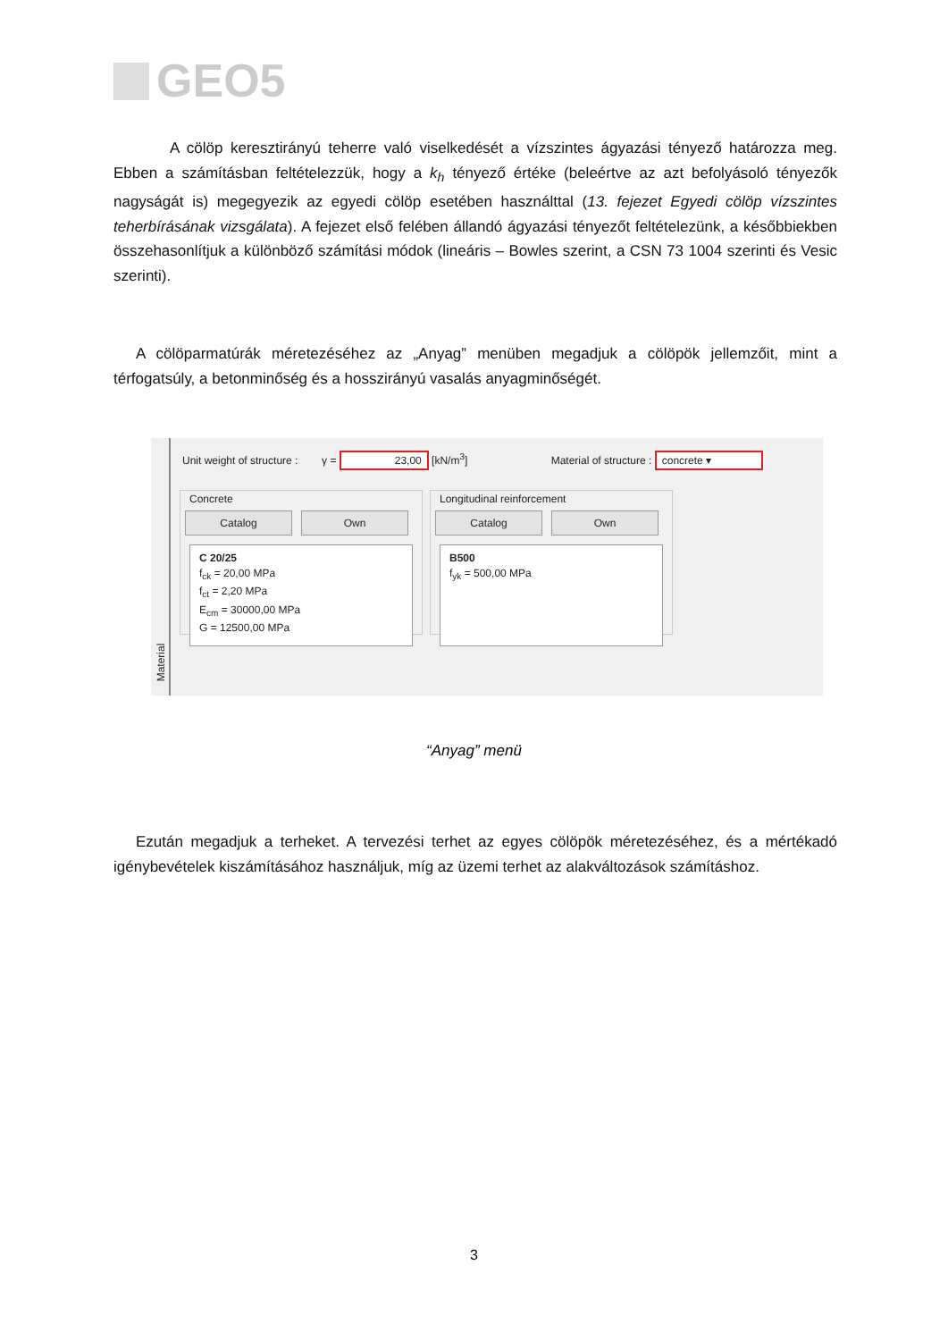GEO5
A cölöp keresztirányú teherre való viselkedését a vízszintes ágyazási tényező határozza meg. Ebben a számításban feltételezzük, hogy a k<sub>h</sub> tényező értéke (beleértve az azt befolyásoló tényezők nagyságát is) megegyezik az egyedi cölöp esetében használttal (13. fejezet Egyedi cölöp vízszintes teherbírásának vizsgálata). A fejezet első felében állandó ágyazási tényezőt feltételezünk, a későbbiekben összehasonlítjuk a különböző számítási módok (lineáris – Bowles szerint, a CSN 73 1004 szerinti és Vesic szerinti).
A cölöparmatúrák méretezéséhez az „Anyag” menüben megadjuk a cölöpök jellemzőit, mint a térfogatsúly, a betonminőség és a hosszirányú vasalás anyagminőségét.
Material
Unit weight of structure : γ = 23,00 [kN/m<sup>3</sup>] Material of structure : concrete ▾
Concrete
Catalog Own
C 20/25
f<sub>ck</sub> = 20,00 MPa
f<sub>ct</sub> = 2,20 MPa
E<sub>cm</sub> = 30000,00 MPa
G = 12500,00 MPa
Longitudinal reinforcement
Catalog Own
B500
f<sub>yk</sub> = 500,00 MPa
“Anyag” menü
Ezután megadjuk a terheket. A tervezési terhet az egyes cölöpök méretezéséhez, és a mértékadó igénybevételek kiszámításához használjuk, míg az üzemi terhet az alakváltozások számításhoz.
3